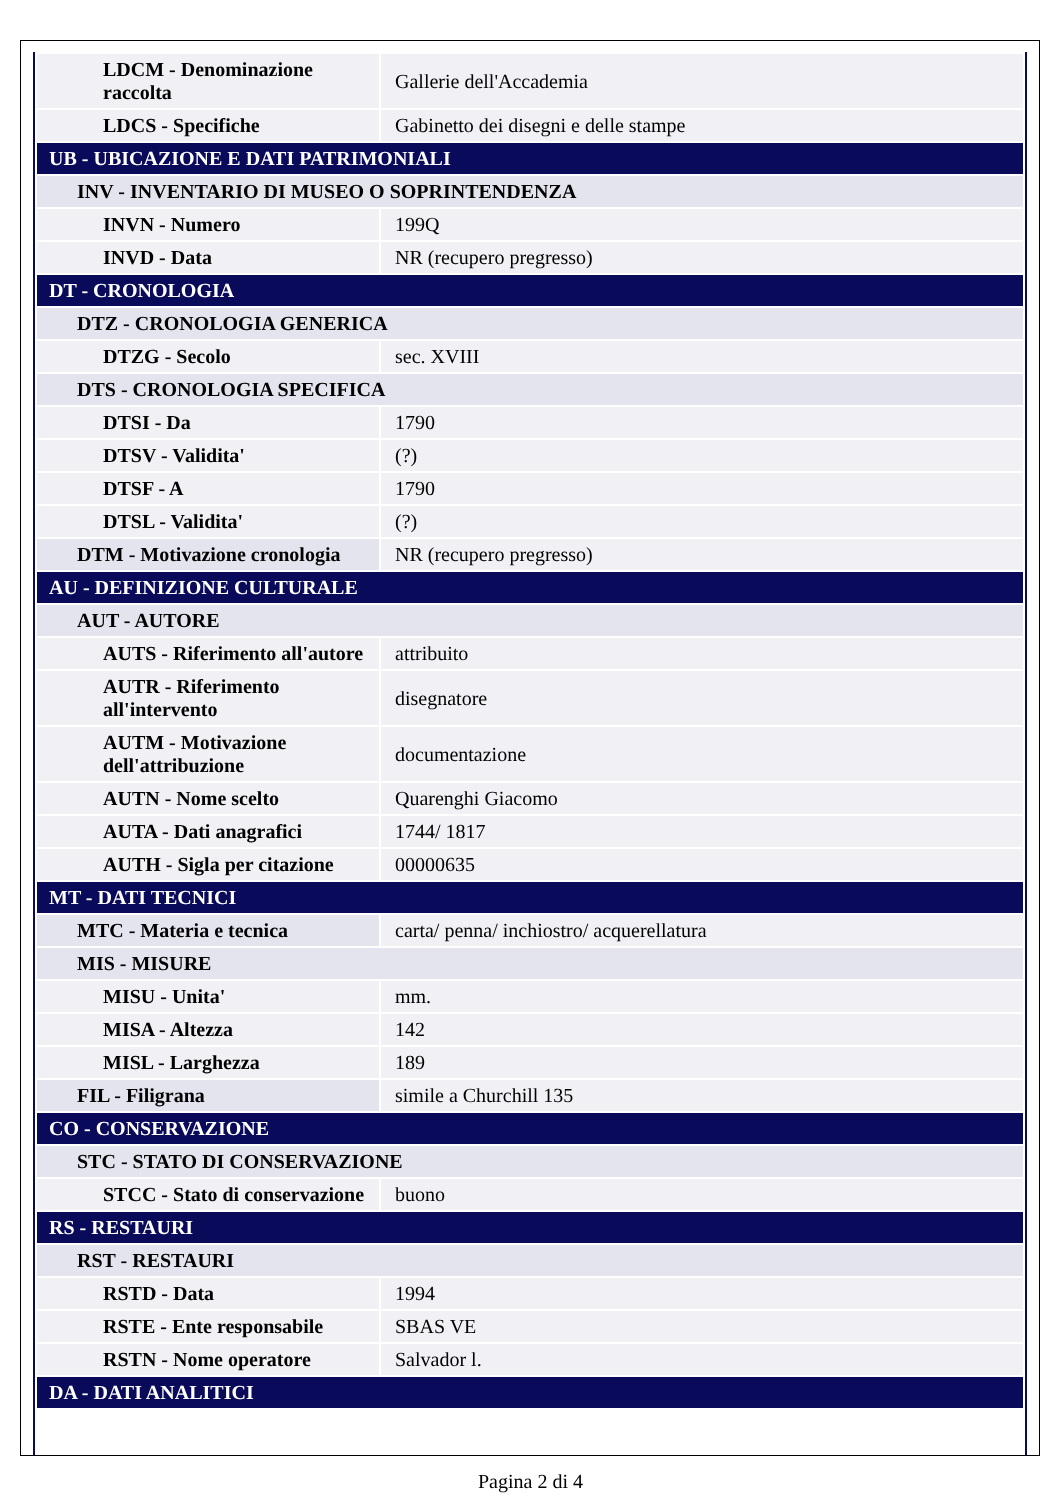| LDCM - Denominazione raccolta | Gallerie dell'Accademia |
| LDCS - Specifiche | Gabinetto dei disegni e delle stampe |
| UB - UBICAZIONE E DATI PATRIMONIALI | |
| INV - INVENTARIO DI MUSEO O SOPRINTENDENZA | |
| INVN - Numero | 199Q |
| INVD - Data | NR (recupero pregresso) |
| DT - CRONOLOGIA | |
| DTZ - CRONOLOGIA GENERICA | |
| DTZG - Secolo | sec. XVIII |
| DTS - CRONOLOGIA SPECIFICA | |
| DTSI - Da | 1790 |
| DTSV - Validita' | (?) |
| DTSF - A | 1790 |
| DTSL - Validita' | (?) |
| DTM - Motivazione cronologia | NR (recupero pregresso) |
| AU - DEFINIZIONE CULTURALE | |
| AUT - AUTORE | |
| AUTS - Riferimento all'autore | attribuito |
| AUTR - Riferimento all'intervento | disegnatore |
| AUTM - Motivazione dell'attribuzione | documentazione |
| AUTN - Nome scelto | Quarenghi Giacomo |
| AUTA - Dati anagrafici | 1744/ 1817 |
| AUTH - Sigla per citazione | 00000635 |
| MT - DATI TECNICI | |
| MTC - Materia e tecnica | carta/ penna/ inchiostro/ acquerellatura |
| MIS - MISURE | |
| MISU - Unita' | mm. |
| MISA - Altezza | 142 |
| MISL - Larghezza | 189 |
| FIL - Filigrana | simile a Churchill 135 |
| CO - CONSERVAZIONE | |
| STC - STATO DI CONSERVAZIONE | |
| STCC - Stato di conservazione | buono |
| RS - RESTAURI | |
| RST - RESTAURI | |
| RSTD - Data | 1994 |
| RSTE - Ente responsabile | SBAS VE |
| RSTN - Nome operatore | Salvador l. |
| DA - DATI ANALITICI | |
Pagina 2 di 4